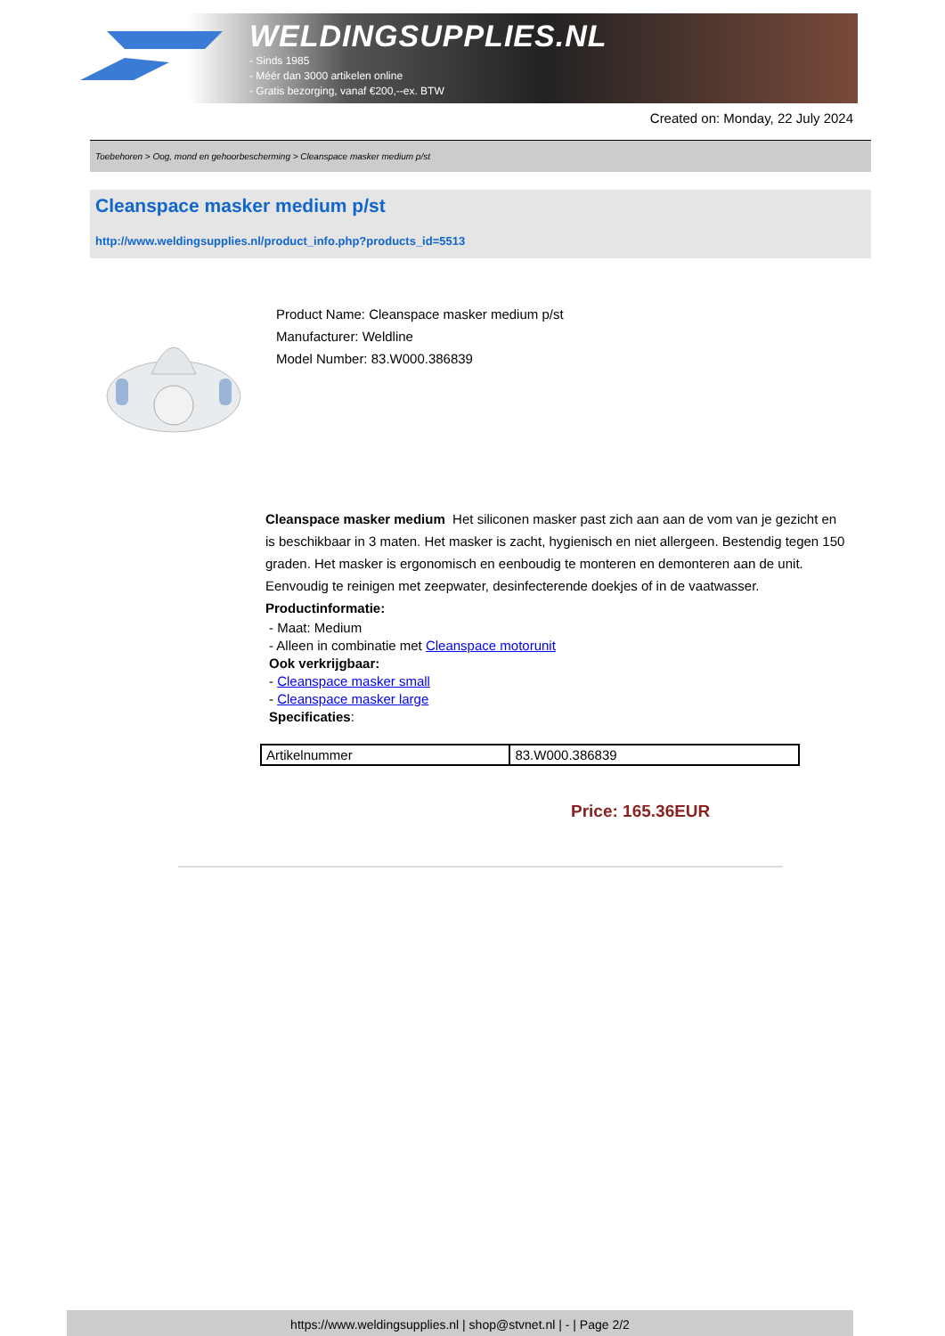WELDINGSUPPLIES.NL
- Sinds 1985
- Méér dan 3000 artikelen online
- Gratis bezorging, vanaf €200,--ex. BTW
Created on: Monday, 22 July 2024
Toebehoren > Oog, mond en gehoorbescherming > Cleanspace masker medium p/st
Cleanspace masker medium p/st
http://www.weldingsupplies.nl/product_info.php?products_id=5513
Product Name: Cleanspace masker medium p/st
Manufacturer: Weldline
Model Number: 83.W000.386839
Cleanspace masker medium Het siliconen masker past zich aan aan de vom van je gezicht en is beschikbaar in 3 maten. Het masker is zacht, hygienisch en niet allergeen. Bestendig tegen 150 graden. Het masker is ergonomisch en eenboudig te monteren en demonteren aan de unit. Eenvoudig te reinigen met zeepwater, desinfecterende doekjes of in de vaatwasser. Productinformatie:
- Maat: Medium
- Alleen in combinatie met Cleanspace motorunit
Ook verkrijgbaar:
- Cleanspace masker small
- Cleanspace masker large
Specificaties:
| Artikelnummer | 83.W000.386839 |
Price: 165.36EUR
https://www.weldingsupplies.nl | shop@stvnet.nl | - | Page 2/2